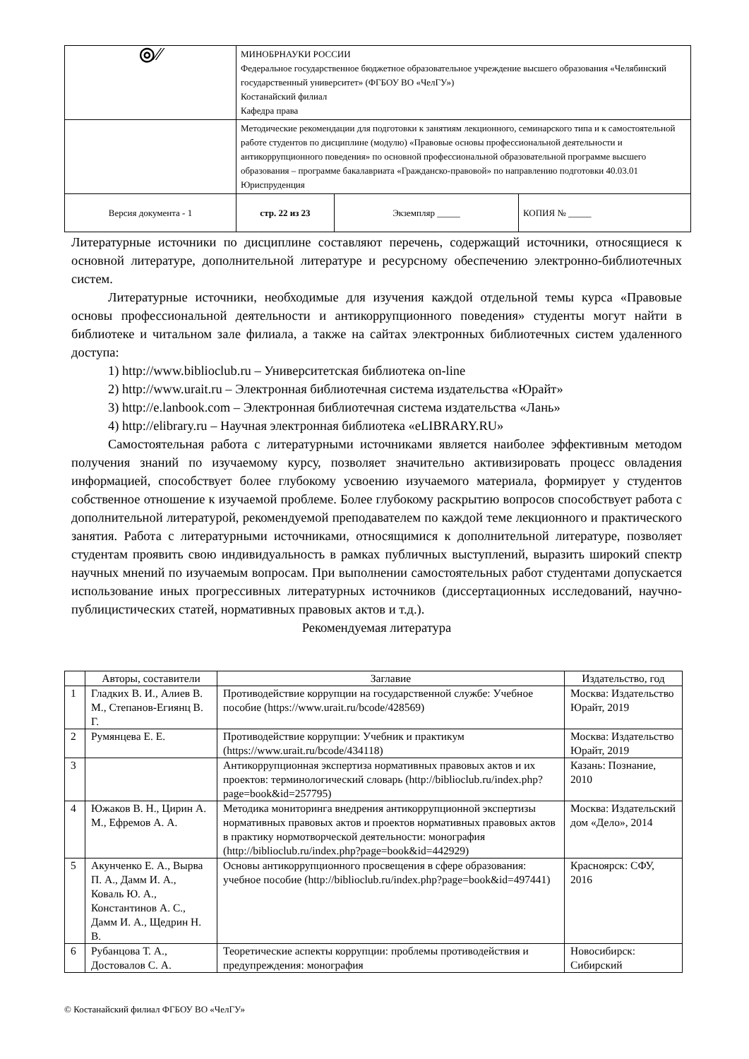| ◎⁄⁄ | МИНОБРНАУКИ РОССИИ Федеральное государственное бюджетное образовательное учреждение высшего образования «Челябинский государственный университет» (ФГБОУ ВО «ЧелГУ») Костанайский филиал Кафедра права | | |
| | Методические рекомендации для подготовки к занятиям лекционного, семинарского типа и к самостоятельной работе студентов по дисциплине (модулю) «Правовые основы профессиональной деятельности и антикоррупционного поведения» по основной профессиональной образовательной программе высшего образования – программе бакалавриата «Гражданско-правовой» по направлению подготовки 40.03.01 Юриспруденция | | |
| Версия документа - 1 | стр. 22 из 23 | Экземпляр _____ | КОПИЯ № _____ |
Литературные источники по дисциплине составляют перечень, содержащий источники, относящиеся к основной литературе, дополнительной литературе и ресурсному обеспечению электронно-библиотечных систем.
Литературные источники, необходимые для изучения каждой отдельной темы курса «Правовые основы профессиональной деятельности и антикоррупционного поведения» студенты могут найти в библиотеке и читальном зале филиала, а также на сайтах электронных библиотечных систем удаленного доступа:
1) http://www.biblioclub.ru – Университетская библиотека on-line
2) http://www.urait.ru – Электронная библиотечная система издательства «Юрайт»
3) http://e.lanbook.com – Электронная библиотечная система издательства «Лань»
4) http://elibrary.ru – Научная электронная библиотека «eLIBRARY.RU»
Самостоятельная работа с литературными источниками является наиболее эффективным методом получения знаний по изучаемому курсу, позволяет значительно активизировать процесс овладения информацией, способствует более глубокому усвоению изучаемого материала, формирует у студентов собственное отношение к изучаемой проблеме. Более глубокому раскрытию вопросов способствует работа с дополнительной литературой, рекомендуемой преподавателем по каждой теме лекционного и практического занятия. Работа с литературными источниками, относящимися к дополнительной литературе, позволяет студентам проявить свою индивидуальность в рамках публичных выступлений, выразить широкий спектр научных мнений по изучаемым вопросам. При выполнении самостоятельных работ студентами допускается использование иных прогрессивных литературных источников (диссертационных исследований, научно-публицистических статей, нормативных правовых актов и т.д.).
Рекомендуемая литература
| | Авторы, составители | Заглавие | Издательство, год |
| --- | --- | --- | --- |
| 1 | Гладких В. И., Алиев В. М., Степанов-Егиянц В. Г. | Противодействие коррупции на государственной службе: Учебное пособие (https://www.urait.ru/bcode/428569) | Москва: Издательство Юрайт, 2019 |
| 2 | Румянцева Е. Е. | Противодействие коррупции: Учебник и практикум (https://www.urait.ru/bcode/434118) | Москва: Издательство Юрайт, 2019 |
| 3 | | Антикоррупционная экспертиза нормативных правовых актов и их проектов: терминологический словарь (http://biblioclub.ru/index.php?page=book&id=257795) | Казань: Познание, 2010 |
| 4 | Южаков В. Н., Цирин А. М., Ефремов А. А. | Методика мониторинга внедрения антикоррупционной экспертизы нормативных правовых актов и проектов нормативных правовых актов в практику нормотворческой деятельности: монография (http://biblioclub.ru/index.php?page=book&id=442929) | Москва: Издательский дом «Дело», 2014 |
| 5 | Акунченко Е. А., Вырва П. А., Дамм И. А., Коваль Ю. А., Константинов А. С., Дамм И. А., Щедрин Н. В. | Основы антикоррупционного просвещения в сфере образования: учебное пособие (http://biblioclub.ru/index.php?page=book&id=497441) | Красноярск: СФУ, 2016 |
| 6 | Рубанцова Т. А., Достовалов С. А. | Теоретические аспекты коррупции: проблемы противодействия и предупреждения: монография | Новосибирск: Сибирский |
© Костанайский филиал ФГБОУ ВО «ЧелГУ»